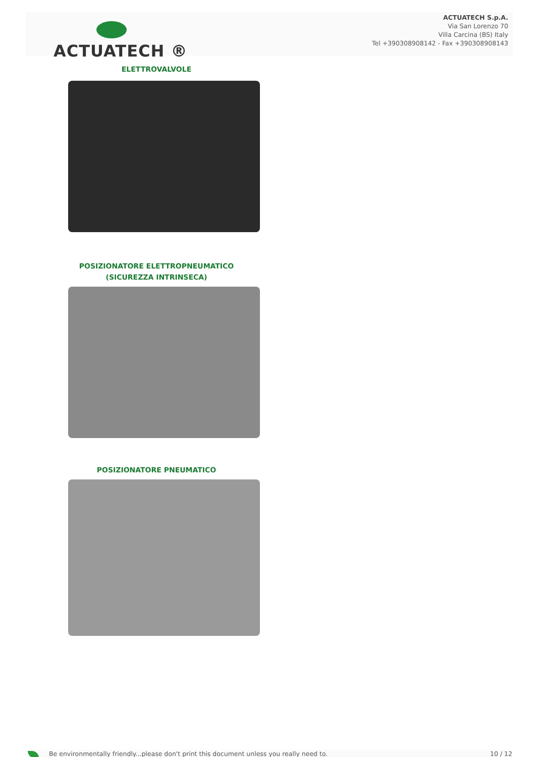ACTUATECH ®
ACTUATECH S.p.A.
Via San Lorenzo 70
Villa Carcina (BS) Italy
Tel +390308908142 - Fax +390308908143
ELETTROVALVOLE
POSIZIONATORE ELETTROPNEUMATICO
(SICUREZZA INTRINSECA)
POSIZIONATORE PNEUMATICO
Be environmentally friendly...please don't print this document unless you really need to. 10 / 12